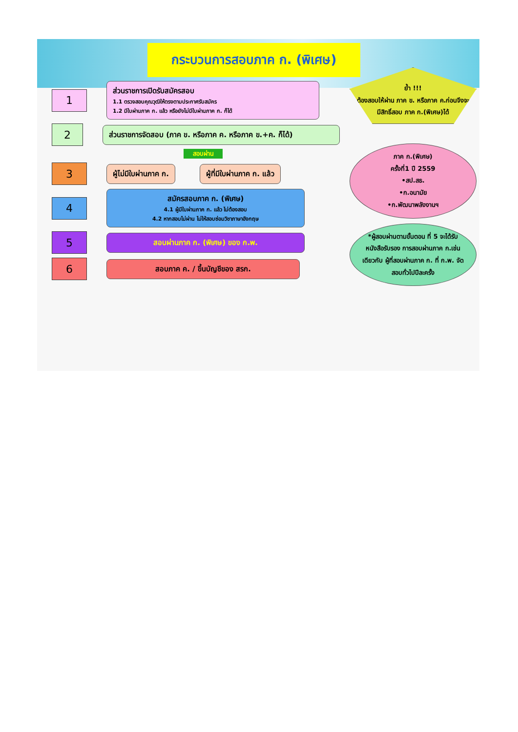กระบวนการสอบภาค ก. (พิเศษ)
1
ส่วนราชการเปิดรับสมัครสอบ
1.1 ตรวจสอบคุณวุฒิให้ตรงตามประกาศรับสมัคร
1.2 มีใบผ่านภาค ก. แล้ว หรือยังไม่มีใบผ่านภาค ก. ก็ได้
2
ส่วนราชการจัดสอบ (ภาค ข. หรือภาค ค. หรือภาค ข.+ค. ก็ได้)
สอบผ่าน
3
ผู้ไม่มีใบผ่านภาค ก. ผู้ที่มีใบผ่านภาค ก. แล้ว
4
สมัครสอบภาค ก. (พิเศษ)
4.1 ผู้มีใบผ่านภาค ก. แล้ว ไม่ต้องสอบ
4.2 หากสอบไม่ผ่าน ไม่ให้สอบซ่อมวิชาภาษาอังกฤษ
5
สอบผ่านภาค ก. (พิเศษ) ของ ก.พ.
6
สอบภาค ค. / ขึ้นบัญชีของ สรก.
ย้ำ !!!
ต้องสอบให้ผ่าน ภาค ข. หรือภาค ค.ก่อนจึงจะ มีสิทธิ์สอบ ภาค ก.(พิเศษ)ได้
ภาค ก.(พิเศษ)
ครั้งที่1 ปี 2559
•สป.สธ.
•ก.อนามัย
•ก.พัฒนาพลังงานฯ
*ผู้สอบผ่านตามขั้นตอน ที่ 5 จะได้รับหนังสือรับรอง การสอบผ่านภาค ก.เช่นเดียวกับ ผู้ที่สอบผ่านภาค ก. ที่ ก.พ. จัดสอบทั่วไปปีละครั้ง